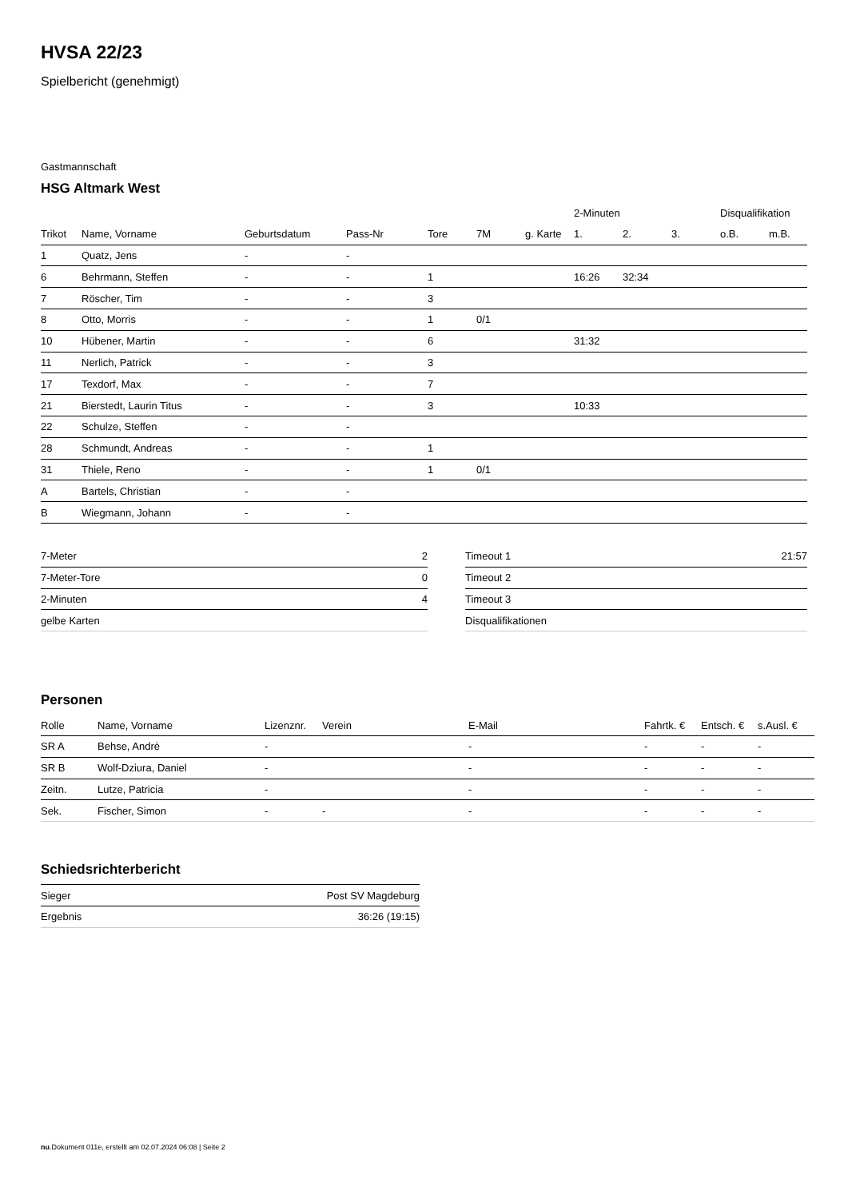HVSA 22/23
Spielbericht (genehmigt)
Gastmannschaft
HSG Altmark West
| | | | | | | | 2-Minuten | | | Disqualifikation | |
| --- | --- | --- | --- | --- | --- | --- | --- | --- | --- | --- | --- |
| Trikot | Name, Vorname | Geburtsdatum | Pass-Nr | Tore | 7M | g. Karte | 1. | 2. | 3. | o.B. | m.B. |
| 1 | Quatz, Jens | - | - | | | | | | | | |
| 6 | Behrmann, Steffen | - | - | 1 | | | 16:26 | 32:34 | | | |
| 7 | Röscher, Tim | - | - | 3 | | | | | | | |
| 8 | Otto, Morris | - | - | 1 | 0/1 | | | | | | |
| 10 | Hübener, Martin | - | - | 6 | | | 31:32 | | | | |
| 11 | Nerlich, Patrick | - | - | 3 | | | | | | | |
| 17 | Texdorf, Max | - | - | 7 | | | | | | | |
| 21 | Bierstedt, Laurin Titus | - | - | 3 | | | 10:33 | | | | |
| 22 | Schulze, Steffen | - | - | | | | | | | | |
| 28 | Schmundt, Andreas | - | - | 1 | | | | | | | |
| 31 | Thiele, Reno | - | - | 1 | 0/1 | | | | | | |
| A | Bartels, Christian | - | - | | | | | | | | |
| B | Wiegmann, Johann | - | - | | | | | | | | |
| 7-Meter | 2 |
| 7-Meter-Tore | 0 |
| 2-Minuten | 4 |
| gelbe Karten | |
| Timeout 1 | 21:57 |
| Timeout 2 | |
| Timeout 3 | |
| Disqualifikationen | |
Personen
| Rolle | Name, Vorname | Lizenznr. | Verein | E-Mail | Fahrtk. € | Entsch. € | s.Ausl. € |
| SR A | Behse, Andrè | - | | - | - | - | - |
| SR B | Wolf-Dziura, Daniel | - | | - | - | - | - |
| Zeitn. | Lutze, Patricia | - | | - | - | - | - |
| Sek. | Fischer, Simon | - | - | - | - | - | - |
Schiedsrichterbericht
| Sieger | Post SV Magdeburg |
| Ergebnis | 36:26 (19:15) |
nu.Dokument 011e, erstellt am 02.07.2024 06:08 | Seite 2